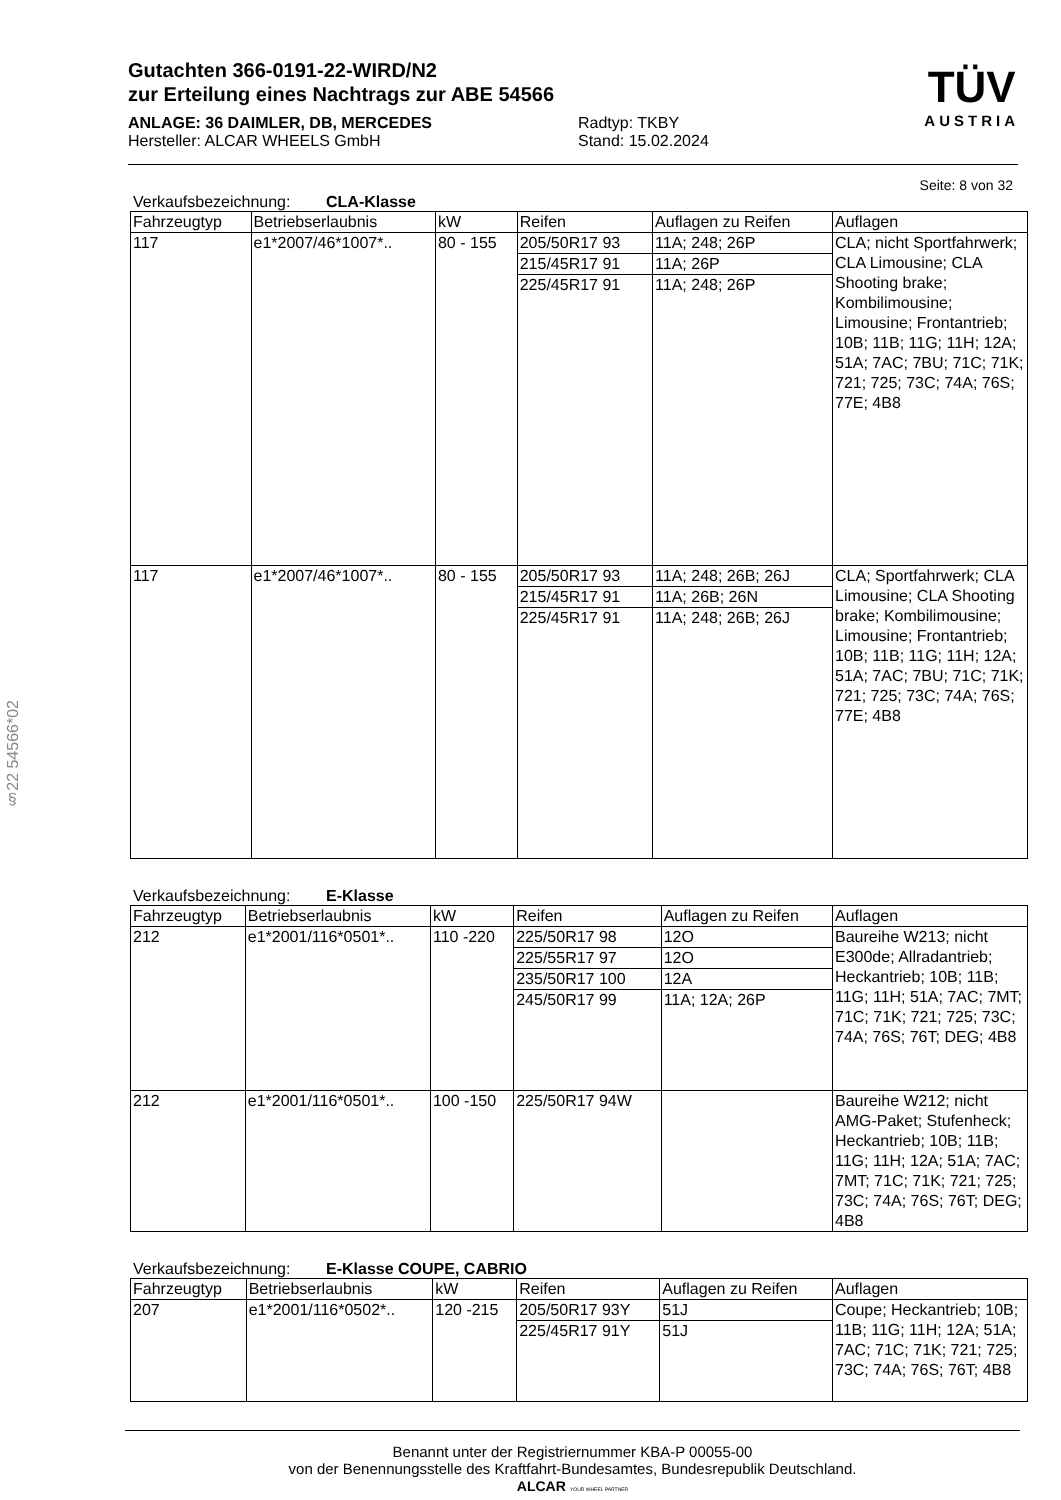TÜV
AUSTRIA
§22 54566*02
Gutachten 366-0191-22-WIRD/N2
zur Erteilung eines Nachtrags zur ABE 54566
ANLAGE: 36 DAIMLER, DB, MERCEDES
Hersteller: ALCAR WHEELS GmbH
Radtyp: TKBY
Stand: 15.02.2024
Seite: 8 von 32
Verkaufsbezeichnung: CLA-Klasse
| Fahrzeugtyp | Betriebserlaubnis | kW | Reifen | Auflagen zu Reifen | Auflagen |
| --- | --- | --- | --- | --- | --- |
| 117 | e1*2007/46*1007*.. | 80 - 155 | 205/50R17 93 | 11A; 248; 26P | CLA; nicht Sportfahrwerk; CLA Limousine; CLA Shooting brake; Kombilimousine; Limousine; Frontantrieb; 10B; 11B; 11G; 11H; 12A; 51A; 7AC; 7BU; 71C; 71K; 721; 725; 73C; 74A; 76S; 77E; 4B8 |
| | | | 215/45R17 91 | 11A; 26P | |
| | | | 225/45R17 91 | 11A; 248; 26P | |
| 117 | e1*2007/46*1007*.. | 80 - 155 | 205/50R17 93 | 11A; 248; 26B; 26J | CLA; Sportfahrwerk; CLA Limousine; CLA Shooting brake; Kombilimousine; Limousine; Frontantrieb; 10B; 11B; 11G; 11H; 12A; 51A; 7AC; 7BU; 71C; 71K; 721; 725; 73C; 74A; 76S; 77E; 4B8 |
| | | | 215/45R17 91 | 11A; 26B; 26N | |
| | | | 225/45R17 91 | 11A; 248; 26B; 26J | |
Verkaufsbezeichnung: E-Klasse
| Fahrzeugtyp | Betriebserlaubnis | kW | Reifen | Auflagen zu Reifen | Auflagen |
| --- | --- | --- | --- | --- | --- |
| 212 | e1*2001/116*0501*.. | 110 -220 | 225/50R17 98 | 12O | Baureihe W213; nicht E300de; Allradantrieb; Heckantrieb; 10B; 11B; 11G; 11H; 51A; 7AC; 7MT; 71C; 71K; 721; 725; 73C; 74A; 76S; 76T; DEG; 4B8 |
| | | | 225/55R17 97 | 12O | |
| | | | 235/50R17 100 | 12A | |
| | | | 245/50R17 99 | 11A; 12A; 26P | |
| 212 | e1*2001/116*0501*.. | 100 -150 | 225/50R17 94W | | Baureihe W212; nicht AMG-Paket; Stufenheck; Heckantrieb; 10B; 11B; 11G; 11H; 12A; 51A; 7AC; 7MT; 71C; 71K; 721; 725; 73C; 74A; 76S; 76T; DEG; 4B8 |
Verkaufsbezeichnung: E-Klasse COUPE, CABRIO
| Fahrzeugtyp | Betriebserlaubnis | kW | Reifen | Auflagen zu Reifen | Auflagen |
| --- | --- | --- | --- | --- | --- |
| 207 | e1*2001/116*0502*.. | 120 -215 | 205/50R17 93Y | 51J | Coupe; Heckantrieb; 10B; 11B; 11G; 11H; 12A; 51A; 7AC; 71C; 71K; 721; 725; 73C; 74A; 76S; 76T; 4B8 |
| | | | 225/45R17 91Y | 51J | |
Benannt unter der Registriernummer KBA-P 00055-00
von der Benennungsstelle des Kraftfahrt-Bundesamtes, Bundesrepublik Deutschland.
ALCAR YOUR WHEEL PARTNER